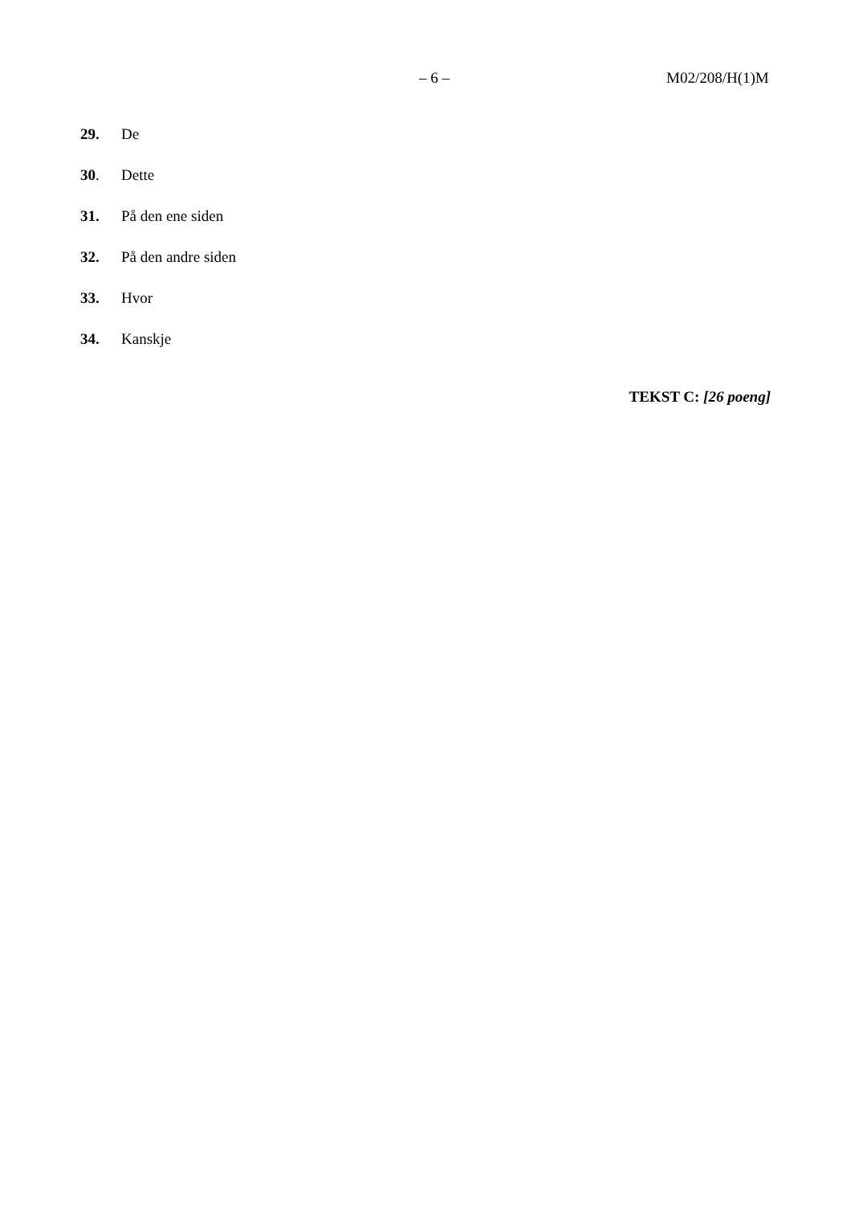– 6 – M02/208/H(1)M
29. De
30. Dette
31. På den ene siden
32. På den andre siden
33. Hvor
34. Kanskje
TEKST C: [26 poeng]